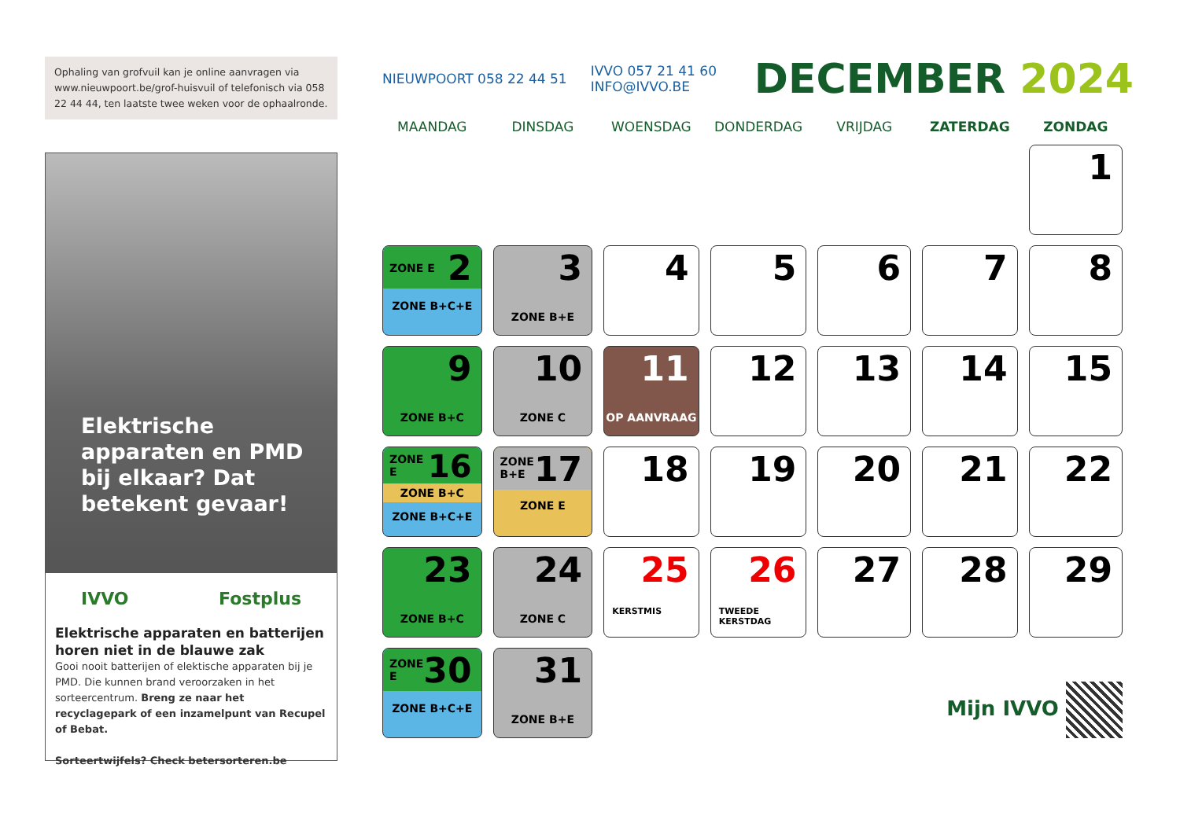Ophaling van grofvuil kan je online aanvragen via www.nieuwpoort.be/grof-huisvuil of telefonisch via 058 22 44 44, ten laatste twee weken voor de ophaalronde.
Elektrische apparaten en PMD bij elkaar? Dat betekent gevaar!
IVVO Fostplus
Elektrische apparaten en batterijen horen niet in de blauwe zak
Gooi nooit batterijen of elektische apparaten bij je PMD. Die kunnen brand veroorzaken in het sorteercentrum. Breng ze naar het recyclagepark of een inzamelpunt van Recupel of Bebat.
Sorteertwijfels? Check betersorteren.be
NIEUWPOORT 058 22 44 51 IVVO 057 21 41 60
INFO@IVVO.BE
DECEMBER 2024
| MAANDAG | DINSDAG | WOENSDAG | DONDERDAG | VRIJDAG | ZATERDAG | ZONDAG |
| --- | --- | --- | --- | --- | --- | --- |
| | | | | | | 1 |
| ZONE E 2 ZONE B+C+E | 3 ZONE B+E | 4 | 5 | 6 | 7 | 8 |
| 9 ZONE B+C | 10 ZONE C | 11 OP AANVRAAG | 12 | 13 | 14 | 15 |
| ZONE E 16 ZONE B+C ZONE B+C+E | ZONE B+E 17 ZONE E | 18 | 19 | 20 | 21 | 22 |
| 23 ZONE B+C | 24 ZONE C | 25 KERSTMIS | 26 TWEEDE KERSTDAG | 27 | 28 | 29 |
| ZONE E 30 ZONE B+C+E | 31 ZONE B+E | Mijn IVVO | | | | |